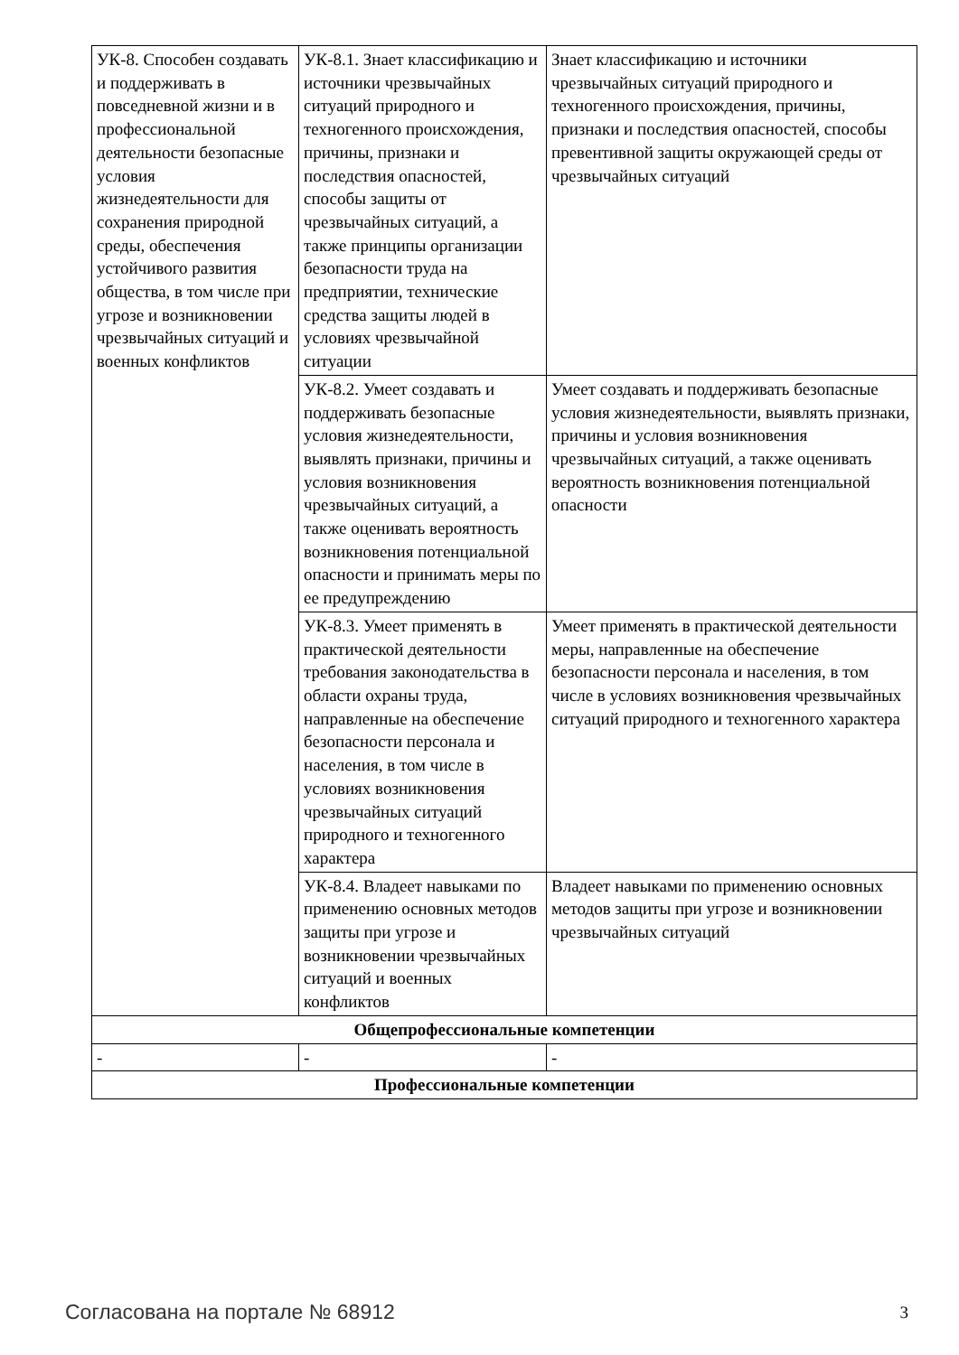| УК-8. Способен создавать и поддерживать в повседневной жизни и в профессиональной деятельности безопасные условия жизнедеятельности для сохранения природной среды, обеспечения устойчивого развития общества, в том числе при угрозе и возникновении чрезвычайных ситуаций и военных конфликтов | УК-8.1. Знает классификацию и источники чрезвычайных ситуаций природного и техногенного происхождения, причины, признаки и последствия опасностей, способы защиты от чрезвычайных ситуаций, а также принципы организации безопасности труда на предприятии, технические средства защиты людей в условиях чрезвычайной ситуации | Знает классификацию и источники чрезвычайных ситуаций природного и техногенного происхождения, причины, признаки и последствия опасностей, способы превентивной защиты окружающей среды от чрезвычайных ситуаций |
| | УК-8.2. Умеет создавать и поддерживать безопасные условия жизнедеятельности, выявлять признаки, причины и условия возникновения чрезвычайных ситуаций, а также оценивать вероятность возникновения потенциальной опасности и принимать меры по ее предупреждению | Умеет создавать и поддерживать безопасные условия жизнедеятельности, выявлять признаки, причины и условия возникновения чрезвычайных ситуаций, а также оценивать вероятность возникновения потенциальной опасности |
| | УК-8.3. Умеет применять в практической деятельности требования законодательства в области охраны труда, направленные на обеспечение безопасности персонала и населения, в том числе в условиях возникновения чрезвычайных ситуаций природного и техногенного характера | Умеет применять в практической деятельности меры, направленные на обеспечение безопасности персонала и населения, в том числе в условиях возникновения чрезвычайных ситуаций природного и техногенного характера |
| | УК-8.4. Владеет навыками по применению основных методов защиты при угрозе и возникновении чрезвычайных ситуаций и военных конфликтов | Владеет навыками по применению основных методов защиты при угрозе и возникновении чрезвычайных ситуаций |
| Общепрофессиональные компетенции | | |
| - | - | - |
| Профессиональные компетенции | | |
Согласована на портале № 68912 3